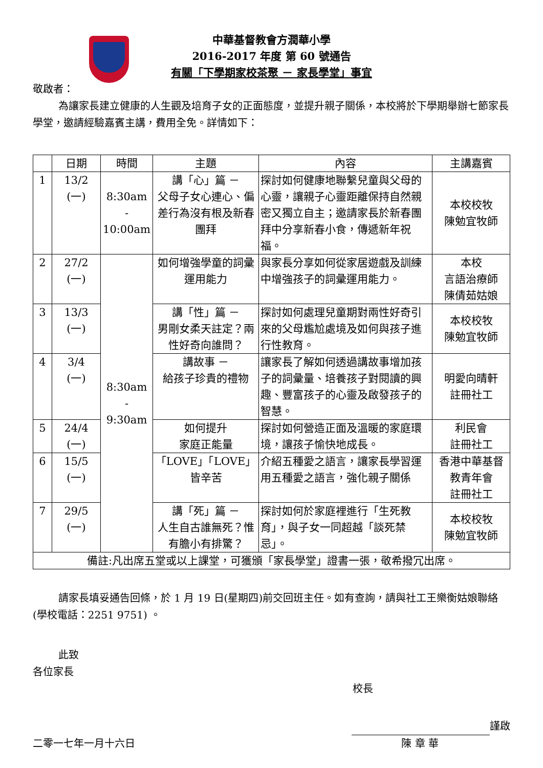中華基督教會方潤華小學
2016-2017 年度 第 60 號通告
有關「下學期家校茶聚 － 家長學堂」事宜
敬啟者：
為讓家長建立健康的人生觀及培育子女的正面態度，並提升親子關係，本校將於下學期舉辦七節家長學堂，邀請經驗嘉賓主講，費用全免。詳情如下：
| | 日期 | 時間 | 主題 | 內容 | 主講嘉賓 |
| --- | --- | --- | --- | --- | --- |
| 1 | 13/2 (一) | 8:30am - 10:00am | 講「心」篇 － 父母子女心連心、偏差行為沒有根及新春團拜 | 探討如何健康地聯繫兒童與父母的心靈，讓親子心靈距離保持自然親密又獨立自主；邀請家長於新春團拜中分享新春小食，傳遞新年祝福。 | 本校校牧 陳勉宜牧師 |
| 2 | 27/2 (一) | 8:30am - 9:30am | 如何增強學童的詞彙運用能力 | 與家長分享如何從家居遊戲及訓練中增強孩子的詞彙運用能力。 | 本校 言語治療師 陳倩茹姑娘 |
| 3 | 13/3 (一) | | 講「性」篇 － 男剛女柔天註定？兩性好奇向誰問？ | 探討如何處理兒童期對兩性好奇引來的父母尷尬處境及如何與孩子進行性教育。 | 本校校牧 陳勉宜牧師 |
| 4 | 3/4 (一) | | 講故事 － 給孩子珍貴的禮物 | 讓家長了解如何透過講故事增加孩子的詞彙量、培養孩子對閱讀的興趣、豐富孩子的心靈及啟發孩子的智慧。 | 明愛向晴軒 註冊社工 |
| 5 | 24/4 (一) | | 如何提升 家庭正能量 | 探討如何營造正面及溫暖的家庭環境，讓孩子愉快地成長。 | 利民會 註冊社工 |
| 6 | 15/5 (一) | | 「LOVE」「LOVE」 皆辛苦 | 介紹五種愛之語言，讓家長學習運用五種愛之語言，強化親子關係 | 香港中華基督教青年會 註冊社工 |
| 7 | 29/5 (一) | | 講「死」篇 － 人生自古誰無死？惟有膽小有排驚？ | 探討如何於家庭裡進行「生死教育」，與子女一同超越「談死禁忌」。 | 本校校牧 陳勉宜牧師 |
| 備註:凡出席五堂或以上課堂，可獲頒「家長學堂」證書一張，敬希撥冗出席。 | | | | | |
請家長填妥通告回條，於 1 月 19 日(星期四)前交回班主任。如有查詢，請與社工王樂衡姑娘聯絡(學校電話：2251 9751) 。
此致
各位家長
校長
謹啟
二零一七年一月十六日 陳 章 華